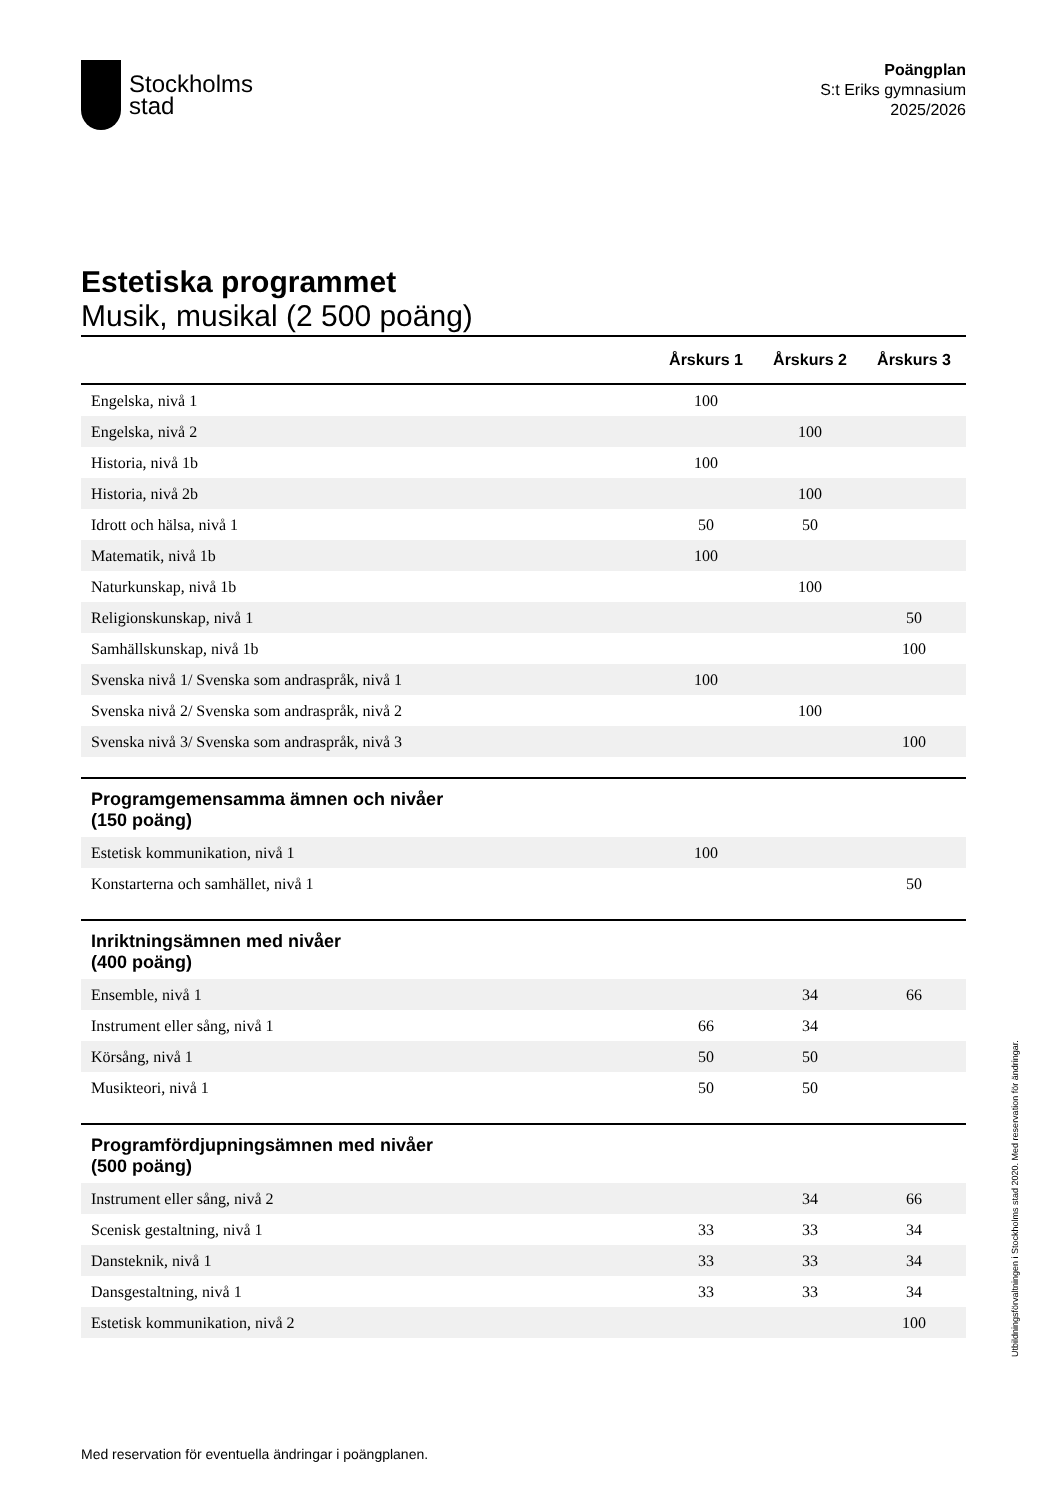Stockholms
stad
Poängplan
S:t Eriks gymnasium
2025/2026
Estetiska programmet
Musik, musikal (2 500 poäng)
| | Årskurs 1 | Årskurs 2 | Årskurs 3 |
| --- | --- | --- | --- |
| Engelska, nivå 1 | 100 | | |
| Engelska, nivå 2 | | 100 | |
| Historia, nivå 1b | 100 | | |
| Historia, nivå 2b | | 100 | |
| Idrott och hälsa, nivå 1 | 50 | 50 | |
| Matematik, nivå 1b | 100 | | |
| Naturkunskap, nivå 1b | | 100 | |
| Religionskunskap, nivå 1 | | | 50 |
| Samhällskunskap, nivå 1b | | | 100 |
| Svenska nivå 1/ Svenska som andraspråk, nivå 1 | 100 | | |
| Svenska nivå 2/ Svenska som andraspråk, nivå 2 | | 100 | |
| Svenska nivå 3/ Svenska som andraspråk, nivå 3 | | | 100 |
| Programgemensamma ämnen och nivåer (150 poäng) | | | |
| Estetisk kommunikation, nivå 1 | 100 | | |
| Konstarterna och samhället, nivå 1 | | | 50 |
| Inriktningsämnen med nivåer (400 poäng) | | | |
| Ensemble, nivå 1 | | 34 | 66 |
| Instrument eller sång, nivå 1 | 66 | 34 | |
| Körsång, nivå 1 | 50 | 50 | |
| Musikteori, nivå 1 | 50 | 50 | |
| Programfördjupningsämnen med nivåer (500 poäng) | | | |
| Instrument eller sång, nivå 2 | | 34 | 66 |
| Scenisk gestaltning, nivå 1 | 33 | 33 | 34 |
| Dansteknik, nivå 1 | 33 | 33 | 34 |
| Dansgestaltning, nivå 1 | 33 | 33 | 34 |
| Estetisk kommunikation, nivå 2 | | | 100 |
Utbildningsförvaltningen i Stockholms stad 2020. Med reservation för ändringar.
Med reservation för eventuella ändringar i poängplanen.